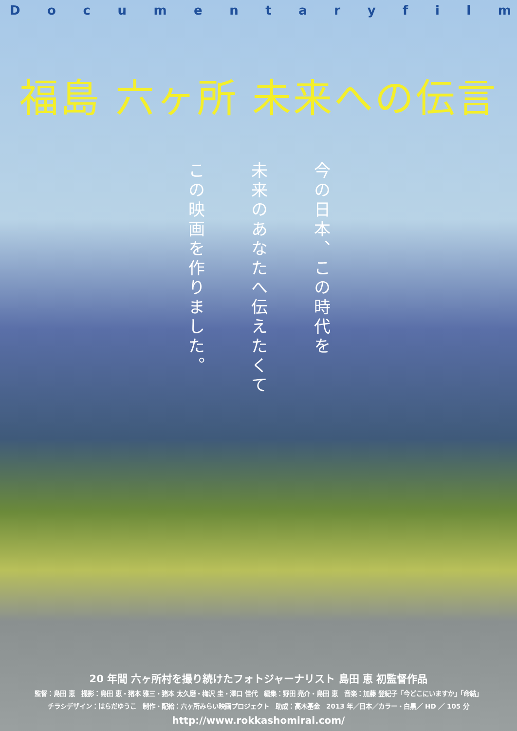Documentaryfilm
福島 六ヶ所 未来への伝言
今の日本、この時代を
未来のあなたへ伝えたくて
この映画を作りました。
20 年間 六ヶ所村を撮り続けたフォトジャーナリスト 島田 恵 初監督作品
監督：島田 恵　撮影：島田 恵・猪本 雅三・猪本 太久磨・梅沢 圭・澤口 佳代　編集：野田 亮介・島田 恵　音楽：加藤 登紀子「今どこにいますか」「命結」
チラシデザイン：はらだゆうこ　制作・配給：六ヶ所みらい映画プロジェクト　助成：高木基金　2013 年／日本／カラー・白黒／ HD ／ 105 分
http://www.rokkashomirai.com/